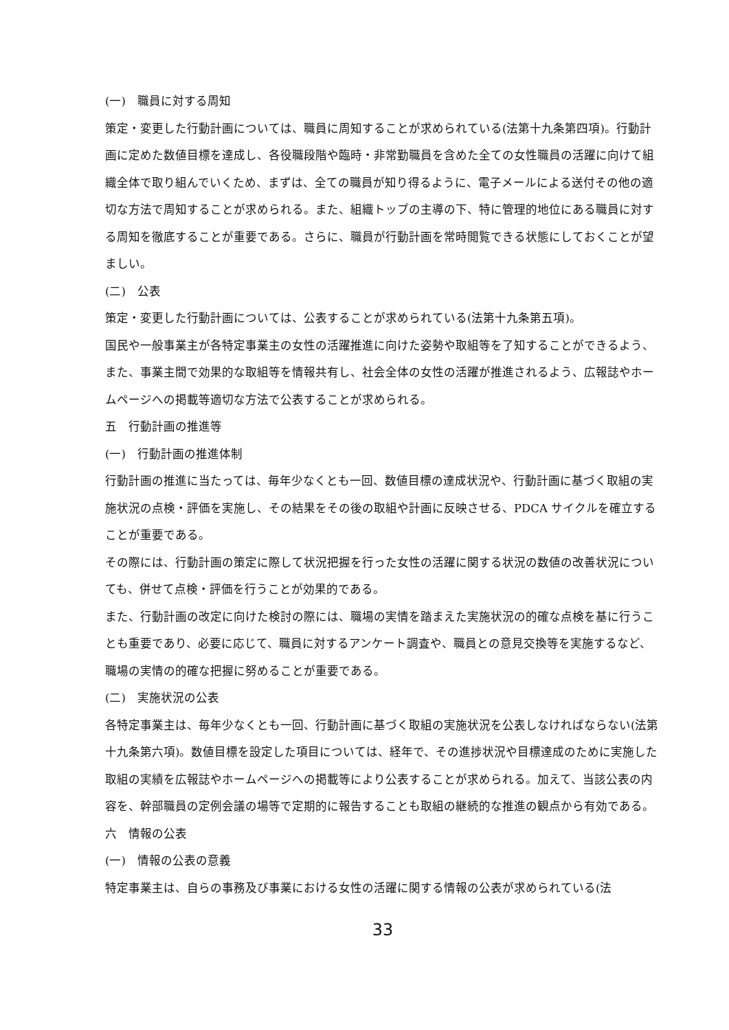(一)　職員に対する周知
策定・変更した行動計画については、職員に周知することが求められている(法第十九条第四項)。行動計画に定めた数値目標を達成し、各役職段階や臨時・非常勤職員を含めた全ての女性職員の活躍に向けて組織全体で取り組んでいくため、まずは、全ての職員が知り得るように、電子メールによる送付その他の適切な方法で周知することが求められる。また、組織トップの主導の下、特に管理的地位にある職員に対する周知を徹底することが重要である。さらに、職員が行動計画を常時閲覧できる状態にしておくことが望ましい。
(二)　公表
策定・変更した行動計画については、公表することが求められている(法第十九条第五項)。
国民や一般事業主が各特定事業主の女性の活躍推進に向けた姿勢や取組等を了知することができるよう、また、事業主間で効果的な取組等を情報共有し、社会全体の女性の活躍が推進されるよう、広報誌やホームページへの掲載等適切な方法で公表することが求められる。
五　行動計画の推進等
(一)　行動計画の推進体制
行動計画の推進に当たっては、毎年少なくとも一回、数値目標の達成状況や、行動計画に基づく取組の実施状況の点検・評価を実施し、その結果をその後の取組や計画に反映させる、PDCA サイクルを確立することが重要である。
その際には、行動計画の策定に際して状況把握を行った女性の活躍に関する状況の数値の改善状況についても、併せて点検・評価を行うことが効果的である。
また、行動計画の改定に向けた検討の際には、職場の実情を踏まえた実施状況の的確な点検を基に行うことも重要であり、必要に応じて、職員に対するアンケート調査や、職員との意見交換等を実施するなど、職場の実情の的確な把握に努めることが重要である。
(二)　実施状況の公表
各特定事業主は、毎年少なくとも一回、行動計画に基づく取組の実施状況を公表しなければならない(法第十九条第六項)。数値目標を設定した項目については、経年で、その進捗状況や目標達成のために実施した取組の実績を広報誌やホームページへの掲載等により公表することが求められる。加えて、当該公表の内容を、幹部職員の定例会議の場等で定期的に報告することも取組の継続的な推進の観点から有効である。
六　情報の公表
(一)　情報の公表の意義
特定事業主は、自らの事務及び事業における女性の活躍に関する情報の公表が求められている(法
33